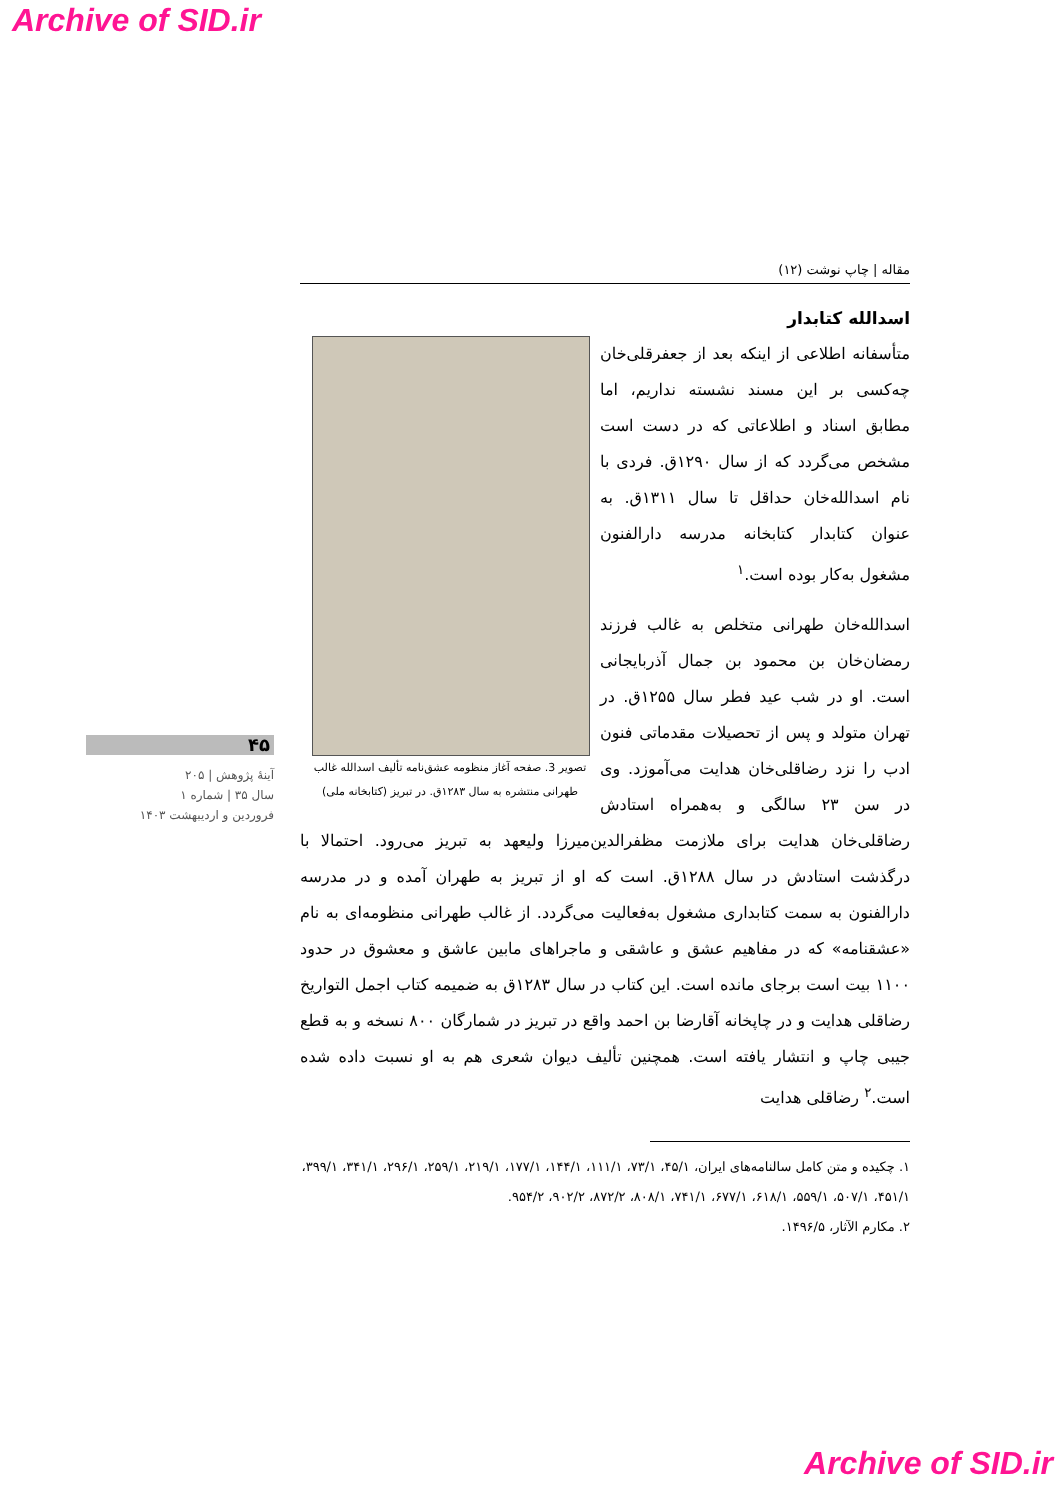Archive of SID.ir
۴۵
آینهٔ پژوهش | ۲۰۵
سال ۳۵ | شماره ۱
فروردین و اردیبهشت ۱۴۰۳
مقاله | چاپ نوشت (۱۲)
اسدالله کتابدار
تصویر 3. صفحه آغاز منظومه عشق‌نامه تألیف اسدالله غالب طهرانی منتشره به سال ۱۲۸۳ق. در تبریز (کتابخانه ملی)
متأسفانه اطلاعی از اینکه بعد از جعفرقلی‌خان چه‌کسی بر این مسند نشسته نداریم، اما مطابق اسناد و اطلاعاتی که در دست است مشخص می‌گردد که از سال ۱۲۹۰ق. فردی با نام اسدالله‌خان حداقل تا سال ۱۳۱۱ق. به عنوان کتابدار کتابخانه مدرسه دارالفنون مشغول به‌کار بوده است.<sup>۱</sup>
اسدالله‌خان طهرانی متخلص به غالب فرزند رمضان‌خان بن محمود بن جمال آذربایجانی است. او در شب عید فطر سال ۱۲۵۵ق. در تهران متولد و پس از تحصیلات مقدماتی فنون ادب را نزد رضاقلی‌خان هدایت می‌آموزد. وی در سن ۲۳ سالگی و به‌همراه استادش رضاقلی‌خان هدایت برای ملازمت مظفرالدین‌میرزا ولیعهد به تبریز می‌رود. احتمالا با درگذشت استادش در سال ۱۲۸۸ق. است که او از تبریز به طهران آمده و در مدرسه دارالفنون به سمت کتابداری مشغول به‌فعالیت می‌گردد. از غالب طهرانی منظومه‌ای به نام «عشقنامه» که در مفاهیم عشق و عاشقی و ماجراهای مابین عاشق و معشوق در حدود ۱۱۰۰ بیت است برجای مانده است. این کتاب در سال ۱۲۸۳ق به ضمیمه کتاب اجمل التواریخ رضاقلی هدایت و در چاپخانه آقارضا بن احمد واقع در تبریز در شمارگان ۸۰۰ نسخه و به قطع جیبی چاپ و انتشار یافته است. همچنین تألیف دیوان شعری هم به او نسبت داده شده است.<sup>۲</sup> رضاقلی هدایت
۱. چکیده و متن کامل سالنامه‌های ایران، ۴۵/۱، ۷۳/۱، ۱۱۱/۱، ۱۴۴/۱، ۱۷۷/۱، ۲۱۹/۱، ۲۵۹/۱، ۲۹۶/۱، ۳۴۱/۱، ۳۹۹/۱، ۴۵۱/۱، ۵۰۷/۱، ۵۵۹/۱، ۶۱۸/۱، ۶۷۷/۱، ۷۴۱/۱، ۸۰۸/۱، ۸۷۲/۲، ۹۰۲/۲، ۹۵۴/۲.
۲. مکارم الآثار، ۱۴۹۶/۵.
Archive of SID.ir